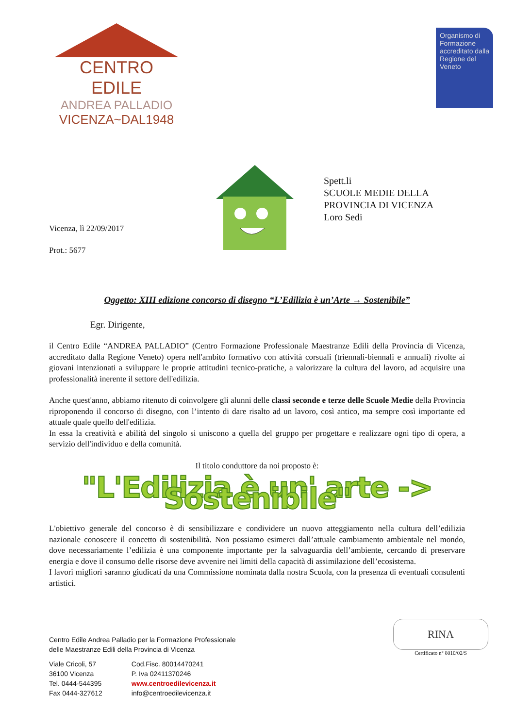CENTRO EDILE
ANDREA PALLADIO
VICENZA~DAL1948
Organismo di Formazione accreditato dalla Regione del Veneto
Spett.li
SCUOLE MEDIE DELLA
PROVINCIA DI VICENZA
Loro Sedi
Vicenza, lì 22/09/2017
Prot.: 5677
Oggetto: XIII edizione concorso di disegno “L’Edilizia è un’Arte → Sostenibile”
Egr. Dirigente,
il Centro Edile “ANDREA PALLADIO” (Centro Formazione Professionale Maestranze Edili della Provincia di Vicenza, accreditato dalla Regione Veneto) opera nell'ambito formativo con attività corsuali (triennali-biennali e annuali) rivolte ai giovani intenzionati a sviluppare le proprie attitudini tecnico-pratiche, a valorizzare la cultura del lavoro, ad acquisire una professionalità inerente il settore dell'edilizia.
Anche quest'anno, abbiamo ritenuto di coinvolgere gli alunni delle classi seconde e terze delle Scuole Medie della Provincia riproponendo il concorso di disegno, con l’intento di dare risalto ad un lavoro, così antico, ma sempre così importante ed attuale quale quello dell'edilizia.
In essa la creatività e abilità del singolo si uniscono a quella del gruppo per progettare e realizzare ogni tipo di opera, a servizio dell'individuo e della comunità.
Il titolo conduttore da noi proposto è:
"L'Edilizia è un' arte -> Sostenibile"
L'obiettivo generale del concorso è di sensibilizzare e condividere un nuovo atteggiamento nella cultura dell’edilizia nazionale conoscere il concetto di sostenibilità. Non possiamo esimerci dall’attuale cambiamento ambientale nel mondo, dove necessariamente l’edilizia è una componente importante per la salvaguardia dell’ambiente, cercando di preservare energia e dove il consumo delle risorse deve avvenire nei limiti della capacità di assimilazione dell’ecosistema.
I lavori migliori saranno giudicati da una Commissione nominata dalla nostra Scuola, con la presenza di eventuali consulenti artistici.
Centro Edile Andrea Palladio per la Formazione Professionale
delle Maestranze Edili della Provincia di Vicenza
Viale Cricoli, 57
36100 Vicenza
Tel. 0444-544395
Fax 0444-327612
Cod.Fisc. 80014470241
P. Iva 02411370246
www.centroedilevicenza.it
info@centroedilevicenza.it
RINA
Certificato n° 8010/02/S